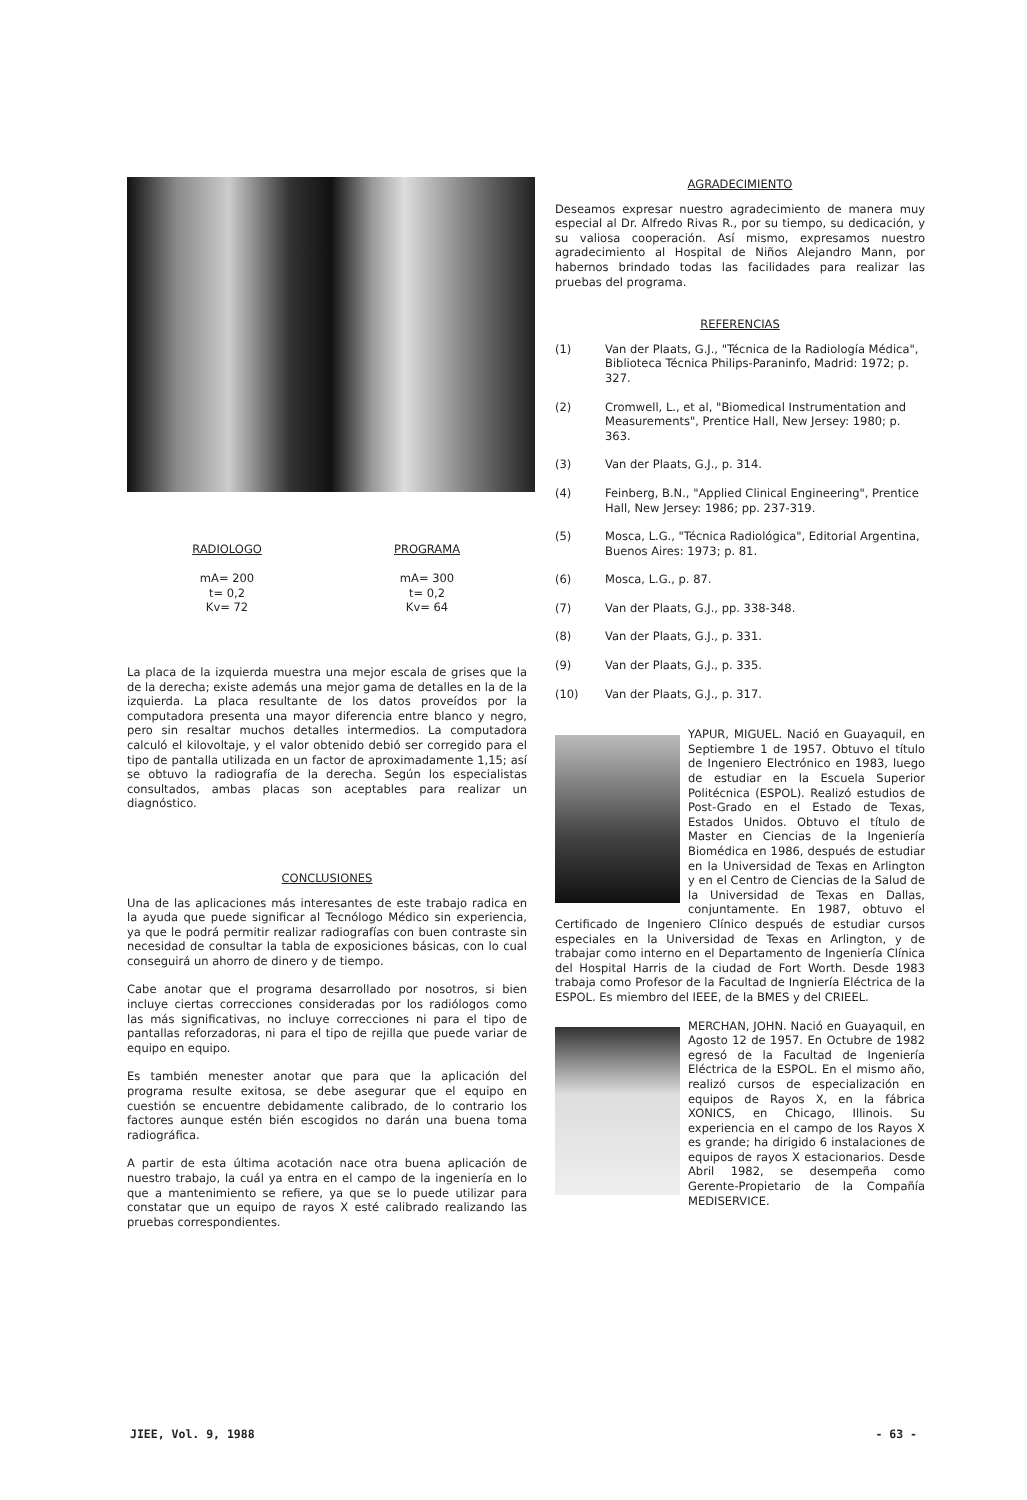RADIOLOGO
mA= 200
t= 0,2
Kv= 72
PROGRAMA
mA= 300
t= 0,2
Kv= 64
La placa de la izquierda muestra una mejor escala de grises que la de la derecha; existe además una mejor gama de detalles en la de la izquierda. La placa resultante de los datos proveídos por la computadora presenta una mayor diferencia entre blanco y negro, pero sin resaltar muchos detalles intermedios. La computadora calculó el kilovoltaje, y el valor obtenido debió ser corregido para el tipo de pantalla utilizada en un factor de aproximadamente 1,15; así se obtuvo la radiografía de la derecha. Según los especialistas consultados, ambas placas son aceptables para realizar un diagnóstico.
CONCLUSIONES
Una de las aplicaciones más interesantes de este trabajo radica en la ayuda que puede significar al Tecnólogo Médico sin experiencia, ya que le podrá permitir realizar radiografías con buen contraste sin necesidad de consultar la tabla de exposiciones básicas, con lo cual conseguirá un ahorro de dinero y de tiempo.
Cabe anotar que el programa desarrollado por nosotros, si bien incluye ciertas correcciones consideradas por los radiólogos como las más significativas, no incluye correcciones ni para el tipo de pantallas reforzadoras, ni para el tipo de rejilla que puede variar de equipo en equipo.
Es también menester anotar que para que la aplicación del programa resulte exitosa, se debe asegurar que el equipo en cuestión se encuentre debidamente calibrado, de lo contrario los factores aunque estén bién escogidos no darán una buena toma radiográfica.
A partir de esta última acotación nace otra buena aplicación de nuestro trabajo, la cuál ya entra en el campo de la ingeniería en lo que a mantenimiento se refiere, ya que se lo puede utilizar para constatar que un equipo de rayos X esté calibrado realizando las pruebas correspondientes.
AGRADECIMIENTO
Deseamos expresar nuestro agradecimiento de manera muy especial al Dr. Alfredo Rivas R., por su tiempo, su dedicación, y su valiosa cooperación. Así mismo, expresamos nuestro agradecimiento al Hospital de Niños Alejandro Mann, por habernos brindado todas las facilidades para realizar las pruebas del programa.
REFERENCIAS
(1) Van der Plaats, G.J., "Técnica de la Radiología Médica", Biblioteca Técnica Philips-Paraninfo, Madrid: 1972; p. 327.
(2) Cromwell, L., et al, "Biomedical Instrumentation and Measurements", Prentice Hall, New Jersey: 1980; p. 363.
(3) Van der Plaats, G.J., p. 314.
(4) Feinberg, B.N., "Applied Clinical Engineering", Prentice Hall, New Jersey: 1986; pp. 237-319.
(5) Mosca, L.G., "Técnica Radiológica", Editorial Argentina, Buenos Aires: 1973; p. 81.
(6) Mosca, L.G., p. 87.
(7) Van der Plaats, G.J., pp. 338-348.
(8) Van der Plaats, G.J., p. 331.
(9) Van der Plaats, G.J., p. 335.
(10) Van der Plaats, G.J., p. 317.
YAPUR, MIGUEL. Nació en Guayaquil, en Septiembre 1 de 1957. Obtuvo el título de Ingeniero Electrónico en 1983, luego de estudiar en la Escuela Superior Politécnica (ESPOL). Realizó estudios de Post-Grado en el Estado de Texas, Estados Unidos. Obtuvo el título de Master en Ciencias de la Ingeniería Biomédica en 1986, después de estudiar en la Universidad de Texas en Arlington y en el Centro de Ciencias de la Salud de la Universidad de Texas en Dallas, conjuntamente. En 1987, obtuvo el Certificado de Ingeniero Clínico después de estudiar cursos especiales en la Universidad de Texas en Arlington, y de trabajar como interno en el Departamento de Ingeniería Clínica del Hospital Harris de la ciudad de Fort Worth. Desde 1983 trabaja como Profesor de la Facultad de Ingniería Eléctrica de la ESPOL. Es miembro del IEEE, de la BMES y del CRIEEL.
MERCHAN, JOHN. Nació en Guayaquil, en Agosto 12 de 1957. En Octubre de 1982 egresó de la Facultad de Ingeniería Eléctrica de la ESPOL. En el mismo año, realizó cursos de especialización en equipos de Rayos X, en la fábrica XONICS, en Chicago, Illinois. Su experiencia en el campo de los Rayos X es grande; ha dirigido 6 instalaciones de equipos de rayos X estacionarios. Desde Abril 1982, se desempeña como Gerente-Propietario de la Compañía MEDISERVICE.
JIEE, Vol. 9, 1988 - 63 -